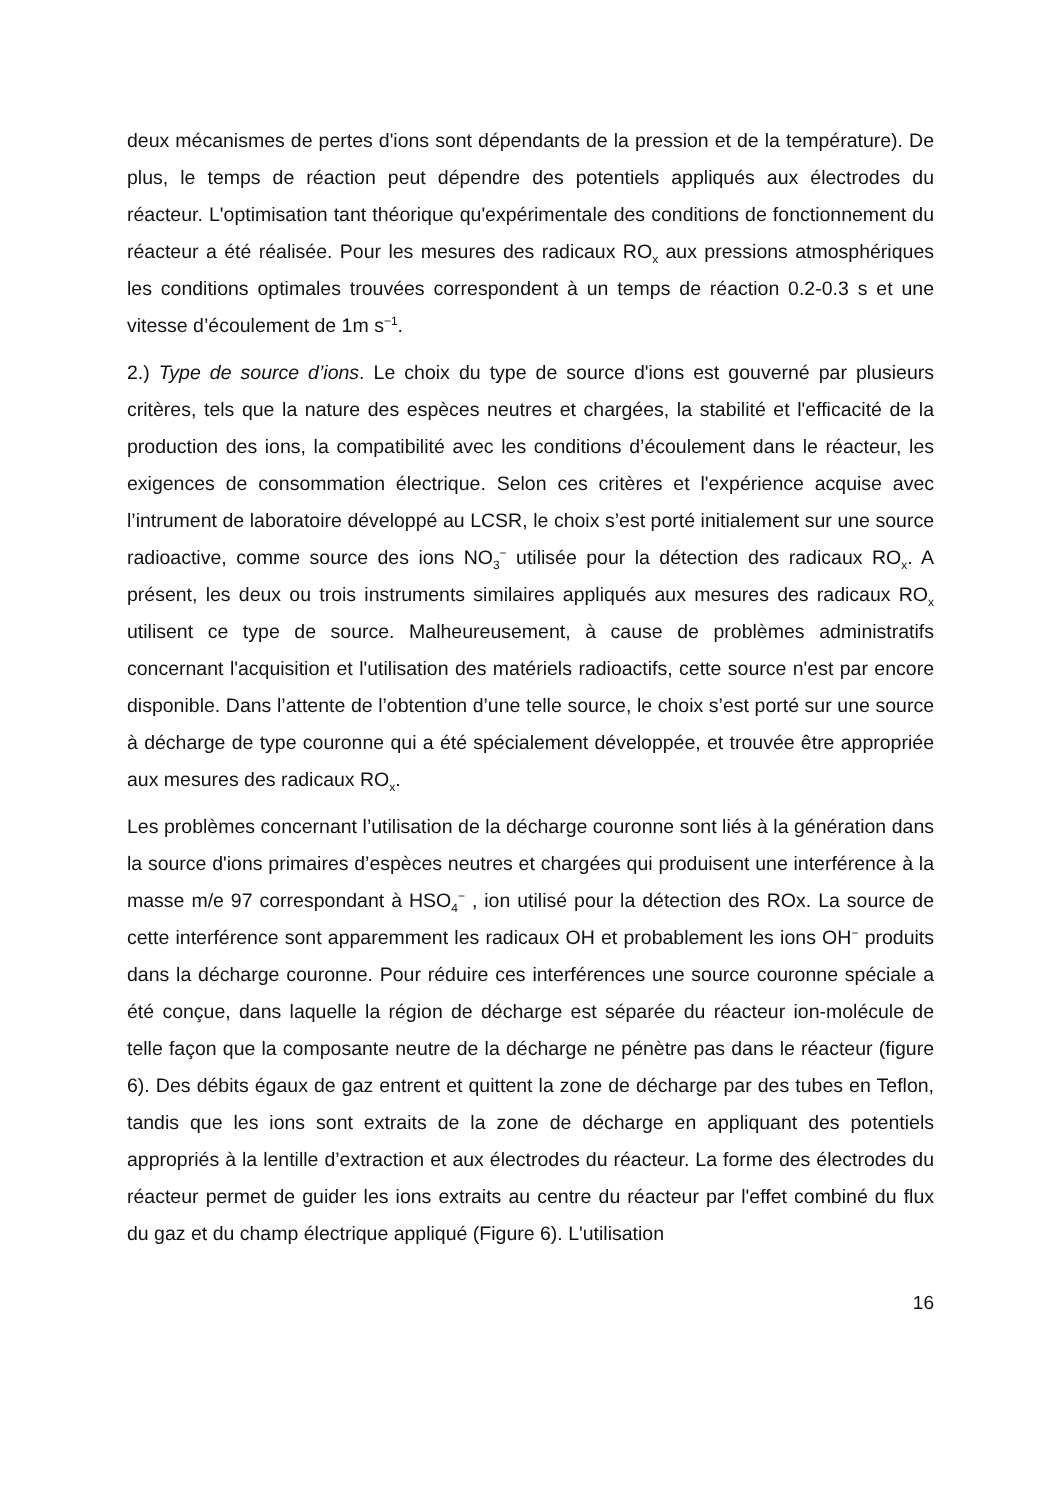deux mécanismes de pertes d'ions sont dépendants de la pression et de la température). De plus, le temps de réaction peut dépendre des potentiels appliqués aux électrodes du réacteur. L'optimisation tant théorique qu'expérimentale des conditions de fonctionnement du réacteur a été réalisée. Pour les mesures des radicaux RO<sub>x</sub> aux pressions atmosphériques les conditions optimales trouvées correspondent à un temps de réaction 0.2-0.3 s et une vitesse d’écoulement de 1m s<sup>−1</sup>.
2.) Type de source d’ions. Le choix du type de source d'ions est gouverné par plusieurs critères, tels que la nature des espèces neutres et chargées, la stabilité et l'efficacité de la production des ions, la compatibilité avec les conditions d’écoulement dans le réacteur, les exigences de consommation électrique. Selon ces critères et l'expérience acquise avec l’intrument de laboratoire développé au LCSR, le choix s’est porté initialement sur une source radioactive, comme source des ions NO<sub>3</sub><sup>−</sup> utilisée pour la détection des radicaux RO<sub>x</sub>. A présent, les deux ou trois instruments similaires appliqués aux mesures des radicaux RO<sub>x</sub> utilisent ce type de source. Malheureusement, à cause de problèmes administratifs concernant l'acquisition et l'utilisation des matériels radioactifs, cette source n'est par encore disponible. Dans l’attente de l’obtention d’une telle source, le choix s’est porté sur une source à décharge de type couronne qui a été spécialement développée, et trouvée être appropriée aux mesures des radicaux RO<sub>x</sub>.
Les problèmes concernant l’utilisation de la décharge couronne sont liés à la génération dans la source d'ions primaires d’espèces neutres et chargées qui produisent une interférence à la masse m/e 97 correspondant à HSO<sub>4</sub><sup>−</sup> , ion utilisé pour la détection des ROx. La source de cette interférence sont apparemment les radicaux OH et probablement les ions OH<sup>−</sup> produits dans la décharge couronne. Pour réduire ces interférences une source couronne spéciale a été conçue, dans laquelle la région de décharge est séparée du réacteur ion-molécule de telle façon que la composante neutre de la décharge ne pénètre pas dans le réacteur (figure 6). Des débits égaux de gaz entrent et quittent la zone de décharge par des tubes en Teflon, tandis que les ions sont extraits de la zone de décharge en appliquant des potentiels appropriés à la lentille d’extraction et aux électrodes du réacteur. La forme des électrodes du réacteur permet de guider les ions extraits au centre du réacteur par l'effet combiné du flux du gaz et du champ électrique appliqué (Figure 6). L'utilisation
16